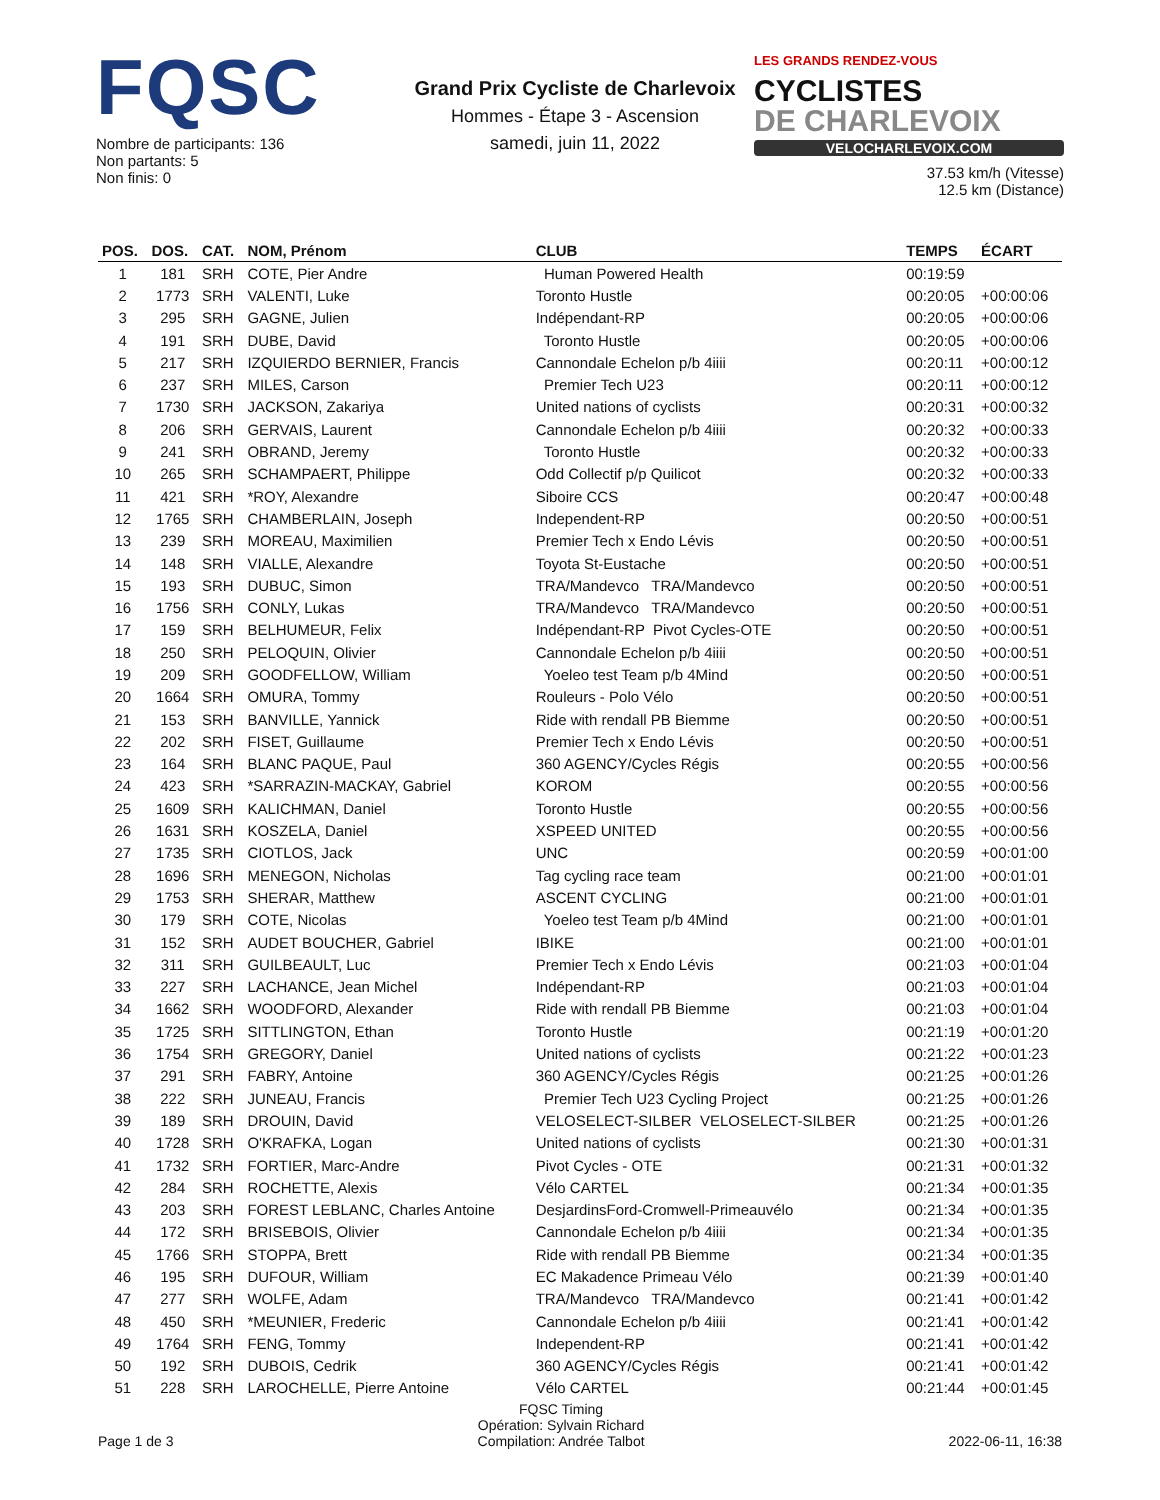FQSC
Nombre de participants: 136
Non partants: 5
Non finis: 0
Grand Prix Cycliste de Charlevoix
Hommes - Étape 3 - Ascension
samedi, juin 11, 2022
LES GRANDS RENDEZ-VOUS CYCLISTES
DE CHARLEVOIX
VELOCHARLEVOIX.COM
37.53 km/h (Vitesse)
12.5 km (Distance)
| POS. | DOS. | CAT. | NOM, Prénom | CLUB | TEMPS | ÉCART |
| --- | --- | --- | --- | --- | --- | --- |
| 1 | 181 | SRH | COTE, Pier Andre | Human Powered Health | 00:19:59 | |
| 2 | 1773 | SRH | VALENTI, Luke | Toronto Hustle | 00:20:05 | +00:00:06 |
| 3 | 295 | SRH | GAGNE, Julien | Indépendant-RP | 00:20:05 | +00:00:06 |
| 4 | 191 | SRH | DUBE, David | Toronto Hustle | 00:20:05 | +00:00:06 |
| 5 | 217 | SRH | IZQUIERDO BERNIER, Francis | Cannondale Echelon p/b 4iiii | 00:20:11 | +00:00:12 |
| 6 | 237 | SRH | MILES, Carson | Premier Tech U23 | 00:20:11 | +00:00:12 |
| 7 | 1730 | SRH | JACKSON, Zakariya | United nations of cyclists | 00:20:31 | +00:00:32 |
| 8 | 206 | SRH | GERVAIS, Laurent | Cannondale Echelon p/b 4iiii | 00:20:32 | +00:00:33 |
| 9 | 241 | SRH | OBRAND, Jeremy | Toronto Hustle | 00:20:32 | +00:00:33 |
| 10 | 265 | SRH | SCHAMPAERT, Philippe | Odd Collectif p/p Quilicot | 00:20:32 | +00:00:33 |
| 11 | 421 | SRH | *ROY, Alexandre | Siboire CCS | 00:20:47 | +00:00:48 |
| 12 | 1765 | SRH | CHAMBERLAIN, Joseph | Independent-RP | 00:20:50 | +00:00:51 |
| 13 | 239 | SRH | MOREAU, Maximilien | Premier Tech x Endo Lévis | 00:20:50 | +00:00:51 |
| 14 | 148 | SRH | VIALLE, Alexandre | Toyota St-Eustache | 00:20:50 | +00:00:51 |
| 15 | 193 | SRH | DUBUC, Simon | TRA/Mandevco TRA/Mandevco | 00:20:50 | +00:00:51 |
| 16 | 1756 | SRH | CONLY, Lukas | TRA/Mandevco TRA/Mandevco | 00:20:50 | +00:00:51 |
| 17 | 159 | SRH | BELHUMEUR, Felix | Indépendant-RP Pivot Cycles-OTE | 00:20:50 | +00:00:51 |
| 18 | 250 | SRH | PELOQUIN, Olivier | Cannondale Echelon p/b 4iiii | 00:20:50 | +00:00:51 |
| 19 | 209 | SRH | GOODFELLOW, William | Yoeleo test Team p/b 4Mind | 00:20:50 | +00:00:51 |
| 20 | 1664 | SRH | OMURA, Tommy | Rouleurs - Polo Vélo | 00:20:50 | +00:00:51 |
| 21 | 153 | SRH | BANVILLE, Yannick | Ride with rendall PB Biemme | 00:20:50 | +00:00:51 |
| 22 | 202 | SRH | FISET, Guillaume | Premier Tech x Endo Lévis | 00:20:50 | +00:00:51 |
| 23 | 164 | SRH | BLANC PAQUE, Paul | 360 AGENCY/Cycles Régis | 00:20:55 | +00:00:56 |
| 24 | 423 | SRH | *SARRAZIN-MACKAY, Gabriel | KOROM | 00:20:55 | +00:00:56 |
| 25 | 1609 | SRH | KALICHMAN, Daniel | Toronto Hustle | 00:20:55 | +00:00:56 |
| 26 | 1631 | SRH | KOSZELA, Daniel | XSPEED UNITED | 00:20:55 | +00:00:56 |
| 27 | 1735 | SRH | CIOTLOS, Jack | UNC | 00:20:59 | +00:01:00 |
| 28 | 1696 | SRH | MENEGON, Nicholas | Tag cycling race team | 00:21:00 | +00:01:01 |
| 29 | 1753 | SRH | SHERAR, Matthew | ASCENT CYCLING | 00:21:00 | +00:01:01 |
| 30 | 179 | SRH | COTE, Nicolas | Yoeleo test Team p/b 4Mind | 00:21:00 | +00:01:01 |
| 31 | 152 | SRH | AUDET BOUCHER, Gabriel | IBIKE | 00:21:00 | +00:01:01 |
| 32 | 311 | SRH | GUILBEAULT, Luc | Premier Tech x Endo Lévis | 00:21:03 | +00:01:04 |
| 33 | 227 | SRH | LACHANCE, Jean Michel | Indépendant-RP | 00:21:03 | +00:01:04 |
| 34 | 1662 | SRH | WOODFORD, Alexander | Ride with rendall PB Biemme | 00:21:03 | +00:01:04 |
| 35 | 1725 | SRH | SITTLINGTON, Ethan | Toronto Hustle | 00:21:19 | +00:01:20 |
| 36 | 1754 | SRH | GREGORY, Daniel | United nations of cyclists | 00:21:22 | +00:01:23 |
| 37 | 291 | SRH | FABRY, Antoine | 360 AGENCY/Cycles Régis | 00:21:25 | +00:01:26 |
| 38 | 222 | SRH | JUNEAU, Francis | Premier Tech U23 Cycling Project | 00:21:25 | +00:01:26 |
| 39 | 189 | SRH | DROUIN, David | VELOSELECT-SILBER VELOSELECT-SILBER | 00:21:25 | +00:01:26 |
| 40 | 1728 | SRH | O'KRAFKA, Logan | United nations of cyclists | 00:21:30 | +00:01:31 |
| 41 | 1732 | SRH | FORTIER, Marc-Andre | Pivot Cycles - OTE | 00:21:31 | +00:01:32 |
| 42 | 284 | SRH | ROCHETTE, Alexis | Vélo CARTEL | 00:21:34 | +00:01:35 |
| 43 | 203 | SRH | FOREST LEBLANC, Charles Antoine | DesjardinsFord-Cromwell-Primeauvélo | 00:21:34 | +00:01:35 |
| 44 | 172 | SRH | BRISEBOIS, Olivier | Cannondale Echelon p/b 4iiii | 00:21:34 | +00:01:35 |
| 45 | 1766 | SRH | STOPPA, Brett | Ride with rendall PB Biemme | 00:21:34 | +00:01:35 |
| 46 | 195 | SRH | DUFOUR, William | EC Makadence Primeau Vélo | 00:21:39 | +00:01:40 |
| 47 | 277 | SRH | WOLFE, Adam | TRA/Mandevco TRA/Mandevco | 00:21:41 | +00:01:42 |
| 48 | 450 | SRH | *MEUNIER, Frederic | Cannondale Echelon p/b 4iiii | 00:21:41 | +00:01:42 |
| 49 | 1764 | SRH | FENG, Tommy | Independent-RP | 00:21:41 | +00:01:42 |
| 50 | 192 | SRH | DUBOIS, Cedrik | 360 AGENCY/Cycles Régis | 00:21:41 | +00:01:42 |
| 51 | 228 | SRH | LAROCHELLE, Pierre Antoine | Vélo CARTEL | 00:21:44 | +00:01:45 |
Page 1 de 3
FQSC Timing
Opération: Sylvain Richard
Compilation: Andrée Talbot
2022-06-11, 16:38